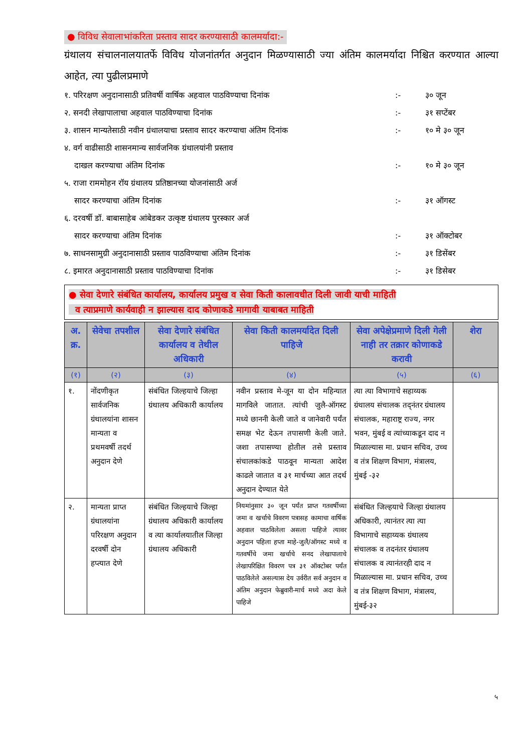● विविध सेवालाभांकरिता प्रस्ताव सादर करण्यासाठी कालमर्यादा:-
ग्रंथालय संचालनालयातर्फे विविध योजनांतर्गत अनुदान मिळण्यासाठी ज्या अंतिम कालमर्यादा निश्चित करण्यात आल्या आहेत, त्या पुढीलप्रमाणे
१. परिरक्षण अनुदानासाठी प्रतिवर्षी वार्षिक अहवाल पाठविण्याचा दिनांक :- ३० जून
२. सनदी लेखापालाचा अहवाल पाठविण्याचा दिनांक :- ३१ सप्टेंबर
३. शासन मान्यतेसाठी नवीन ग्रंथालयाचा प्रस्ताव सादर करण्याचा अंतिम दिनांक
:- १० मे ३० जून
४. वर्ग वाढीसाठी शासनमान्य सार्वजनिक ग्रंथालयांनी प्रस्ताव
दाखल करण्याचा अंतिम दिनांक
:-
१० मे ३० जून
५. राजा राममोहन रॉय ग्रंथालय प्रतिष्ठानच्या योजनांसाठी अर्ज
सादर करण्याचा अंतिम दिनांक
:-
३१ ऑगस्ट
६. दरवर्षी डॉ. बाबासाहेब आंबेडकर उत्कृष्ट ग्रंथालय पुरस्कार अर्ज
सादर करण्याचा अंतिम दिनांक
:-
३१ ऑक्टोबर
७. साधनसामुग्री अनुदानासाठी प्रस्ताव पाठविण्याचा अंतिम दिनांक :- ३१ डिसेंबर
८. इमारत अनुदानासाठी प्रस्ताव पाठविण्याचा दिनांक :- ३१ डिसेबर
● सेवा देणारे संबंधित कार्यालय, कार्यालय प्रमुख व सेवा किती कालावधीत दिली जावी याची माहिती
व त्याप्रमाणे कार्यवाही न झाल्यास दाद कोणाकडे मागावी याबाबत माहिती
| अ. क्र. | सेवेचा तपशील | सेवा देणारे संबंधित कार्यालय व तेथील अधिकारी | सेवा किती कालमर्यादेत दिली पाहिजे | सेवा अपेक्षेप्रमाणे दिली गेली नाही तर तक्रार कोणाकडे करावी | शेरा |
| --- | --- | --- | --- | --- | --- |
| (१) | (२) | (३) | (४) | (५) | (६) |
| १. | नोंदणीकृत सार्वजनिक ग्रंथालयांना शासन मान्यता व प्रथमवर्षी तदर्थ अनुदान देणे | संबंधित जिल्हयाचे जिल्हा ग्रंथालय अधिकारी कार्यालय | नवीन प्रस्ताव मे-जून या दोन महिन्यात मागविले जातात. त्यांची जुलै-ऑगस्ट मध्ये छाननी केली जाते व जानेवारी पर्यंत समक्ष भेट देऊन तपासणी केली जाते. जशा तपासण्या होतील तसे प्रस्ताव संचालकांकडे पाठवून मान्यता आदेश काढले जातात व ३१ मार्चच्या आत तदर्थ अनुदान देण्यात येते | त्या त्या विभागाचे सहाय्यक ग्रंथालय संचालक तद्नंतर ग्रंथालय संचालक, महाराष्ट्र राज्य, नगर भवन, मुंबई व त्यांच्याकडून दाद न मिळाल्यास मा. प्रधान सचिव, उच्च व तंत्र शिक्षण विभाग, मंत्रालय, मुंबई -३२ | |
| २. | मान्यता प्राप्त ग्रंथालयांना परिरक्षण अनुदान दरवर्षी दोन हप्त्यात देणे | संबंधित जिल्हयाचे जिल्हा ग्रंथालय अधिकारी कार्यालय व त्या कार्यालयातील जिल्हा ग्रंथालय अधिकारी | नियमांनुसार ३० जून पर्यंत प्राप्त गतवर्षीच्या जमा व खर्चाचे विवरण पत्रासह कामाचा वार्षिक अहवाल पाठविलेला असला पाहिजे त्यावर अनुदान पहिला हप्ता माहे-जुलै/ऑगस्ट मध्ये व गतवर्षीचे जमा खर्चाचे सनद लेखापालाचे लेखापरिक्षित विवरण पत्र ३१ ऑक्टोबर पर्यंत पाठविलेले असल्यास देय उर्वरीत सर्व अनुदान व अंतिम अनुदान फेब्रुवारी-मार्च मध्ये अदा केले पाहिजे | संबंधित जिल्हयाचे जिल्हा ग्रंथालय अधिकारी, त्यानंतर त्या त्या विभागाचे सहाय्यक ग्रंथालय संचालक व तदनंतर ग्रंथालय संचालक व त्यानंतरही दाद न मिळाल्यास मा. प्रधान सचिव, उच्च व तंत्र शिक्षण विभाग, मंत्रालय, मुंबई-३२ | |
५